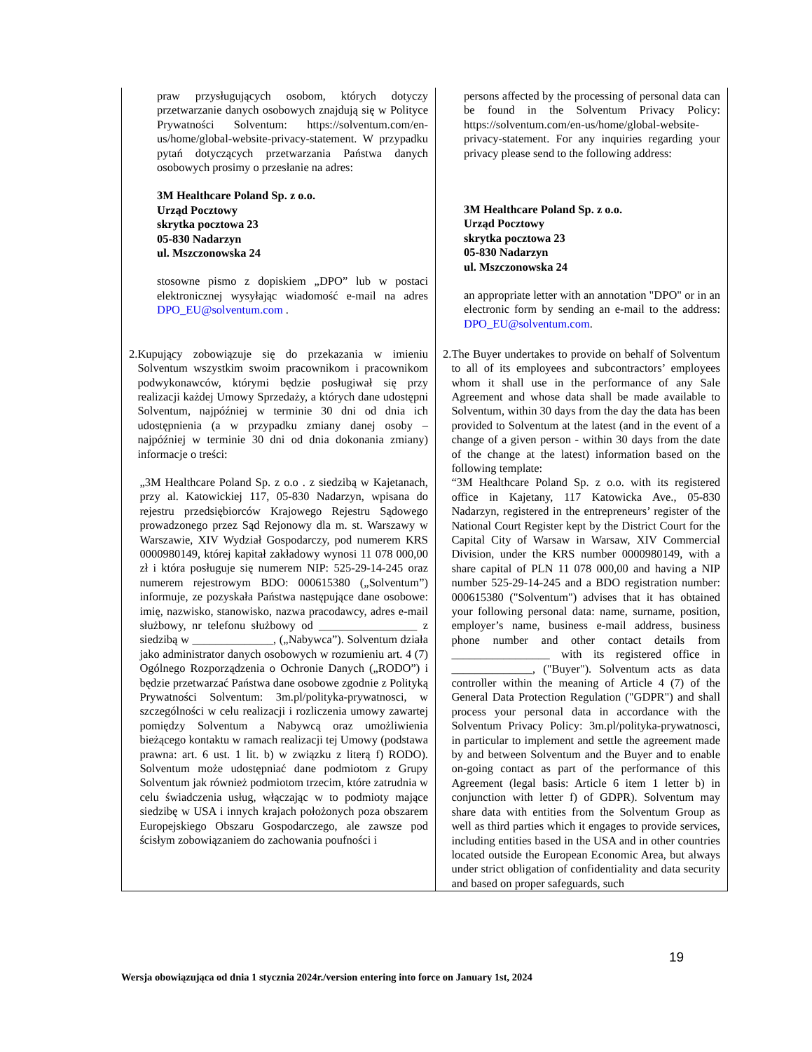| praw przysługujących osobom, których dotyczy przetwarzanie danych osobowych znajdują się w Polityce Prywatności Solventum: https://solventum.com/en-us/home/global-website-privacy-statement. W przypadku pytań dotyczących przetwarzania Państwa danych osobowych prosimy o przesłanie na adres: 3M Healthcare Poland Sp. z o.o. Urząd Pocztowy skrytka pocztowa 23 05-830 Nadarzyn ul. Mszczonowska 24 stosowne pismo z dopiskiem „DPO” lub w postaci elektronicznej wysyłając wiadomość e-mail na adres DPO_EU@solventum.com . | persons affected by the processing of personal data can be found in the Solventum Privacy Policy: https://solventum.com/en-us/home/global-website-privacy-statement. For any inquiries regarding your privacy please send to the following address: 3M Healthcare Poland Sp. z o.o. Urząd Pocztowy skrytka pocztowa 23 05-830 Nadarzyn ul. Mszczonowska 24 an appropriate letter with an annotation "DPO" or in an electronic form by sending an e-mail to the address: DPO_EU@solventum.com . |
| 2. Kupujący zobowiązuje się do przekazania w imieniu Solventum wszystkim swoim pracownikom i pracownikom podwykonawców, którymi będzie posługiwał się przy realizacji każdej Umowy Sprzedaży, a których dane udostępni Solventum, najpóźniej w terminie 30 dni od dnia ich udostępnienia (a w przypadku zmiany danej osoby – najpóźniej w terminie 30 dni od dnia dokonania zmiany) informacje o treści: „3M Healthcare Poland Sp. z o.o . z siedzibą w Kajetanach, przy al. Katowickiej 117, 05-830 Nadarzyn, wpisana do rejestru przedsiębiorców Krajowego Rejestru Sądowego prowadzonego przez Sąd Rejonowy dla m. st. Warszawy w Warszawie, XIV Wydział Gospodarczy, pod numerem KRS 0000980149, której kapitał zakładowy wynosi 11 078 000,00 zł i która posługuje się numerem NIP: 525-29-14-245 oraz numerem rejestrowym BDO: 000615380 („Solventum”) informuje, ze pozyskała Państwa następujące dane osobowe: imię, nazwisko, stanowisko, nazwa pracodawcy, adres e-mail służbowy, nr telefonu służbowy od _________________ z siedzibą w ______________, („Nabywca”). Solventum działa jako administrator danych osobowych w rozumieniu art. 4 (7) Ogólnego Rozporządzenia o Ochronie Danych („RODO”) i będzie przetwarzać Państwa dane osobowe zgodnie z Polityką Prywatności Solventum: 3m.pl/polityka-prywatnosci, w szczególności w celu realizacji i rozliczenia umowy zawartej pomiędzy Solventum a Nabywcą oraz umożliwienia bieżącego kontaktu w ramach realizacji tej Umowy (podstawa prawna: art. 6 ust. 1 lit. b) w związku z literą f) RODO). Solventum może udostępniać dane podmiotom z Grupy Solventum jak również podmiotom trzecim, które zatrudnia w celu świadczenia usług, włączając w to podmioty mające siedzibę w USA i innych krajach położonych poza obszarem Europejskiego Obszaru Gospodarczego, ale zawsze pod ścisłym zobowiązaniem do zachowania poufności i | 2. The Buyer undertakes to provide on behalf of Solventum to all of its employees and subcontractors’ employees whom it shall use in the performance of any Sale Agreement and whose data shall be made available to Solventum, within 30 days from the day the data has been provided to Solventum at the latest (and in the event of a change of a given person - within 30 days from the date of the change at the latest) information based on the following template: “3M Healthcare Poland Sp. z o.o. with its registered office in Kajetany, 117 Katowicka Ave., 05-830 Nadarzyn, registered in the entrepreneurs’ register of the National Court Register kept by the District Court for the Capital City of Warsaw in Warsaw, XIV Commercial Division, under the KRS number 0000980149, with a share capital of PLN 11 078 000,00 and having a NIP number 525-29-14-245 and a BDO registration number: 000615380 ("Solventum") advises that it has obtained your following personal data: name, surname, position, employer’s name, business e-mail address, business phone number and other contact details from _________________ with its registered office in ______________, ("Buyer"). Solventum acts as data controller within the meaning of Article 4 (7) of the General Data Protection Regulation ("GDPR") and shall process your personal data in accordance with the Solventum Privacy Policy: 3m.pl/polityka-prywatnosci, in particular to implement and settle the agreement made by and between Solventum and the Buyer and to enable on-going contact as part of the performance of this Agreement (legal basis: Article 6 item 1 letter b) in conjunction with letter f) of GDPR). Solventum may share data with entities from the Solventum Group as well as third parties which it engages to provide services, including entities based in the USA and in other countries located outside the European Economic Area, but always under strict obligation of confidentiality and data security and based on proper safeguards, such |
19
Wersja obowiązująca od dnia 1 stycznia 2024r./version entering into force on January 1st, 2024